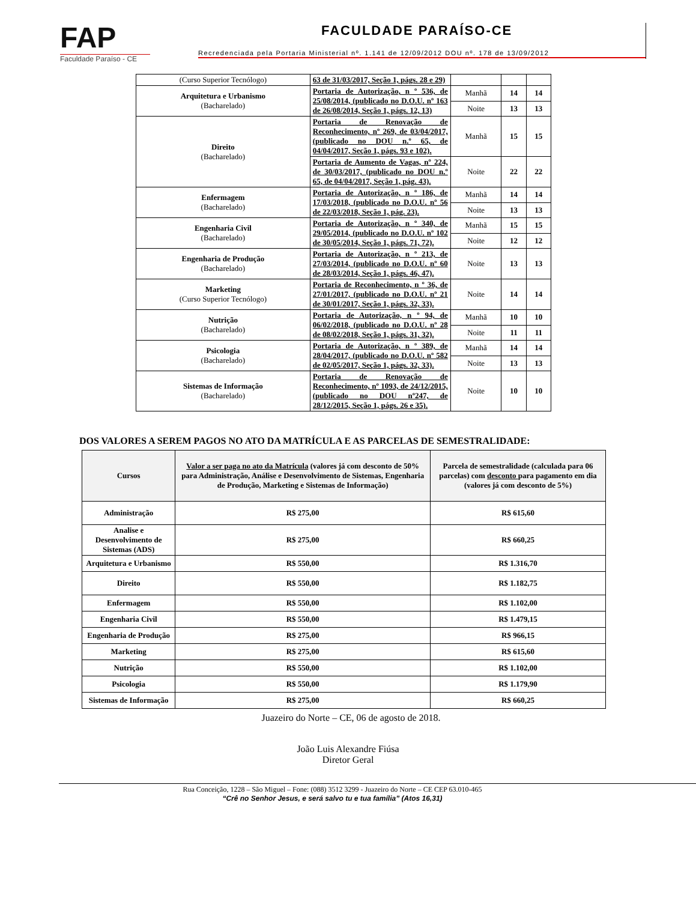FAP
Faculdade Paraíso - CE
FACULDADE PARAÍSO-CE
Recredenciada pela Portaria Ministerial nº. 1.141 de 12/09/2012 DOU nº. 178 de 13/09/2012
| (Curso Superior Tecnólogo) | 63 de 31/03/2017, Seção 1, págs. 28 e 29) | | | |
| Arquitetura e Urbanismo (Bacharelado) | Portaria de Autorização, n º 536, de 25/08/2014, (publicado no D.O.U. nº 163 de 26/08/2014, Seção 1, págs. 12, 13) | Manhã | 14 | 14 |
| | | Noite | 13 | 13 |
| Direito (Bacharelado) | Portaria de Renovação de Reconhecimento, nº 269, de 03/04/2017, (publicado no DOU n.º 65, de 04/04/2017, Seção 1, págs. 93 e 102). | Manhã | 15 | 15 |
| | Portaria de Aumento de Vagas, nº 224, de 30/03/2017, (publicado no DOU n.º 65, de 04/04/2017, Seção 1, pág. 43). | Noite | 22 | 22 |
| Enfermagem (Bacharelado) | Portaria de Autorização, n º 186, de 17/03/2018, (publicado no D.O.U. nº 56 de 22/03/2018, Seção 1, pág. 23). | Manhã | 14 | 14 |
| | | Noite | 13 | 13 |
| Engenharia Civil (Bacharelado) | Portaria de Autorização, n º 340, de 29/05/2014, (publicado no D.O.U. nº 102 de 30/05/2014, Seção 1, págs. 71, 72). | Manhã | 15 | 15 |
| | | Noite | 12 | 12 |
| Engenharia de Produção (Bacharelado) | Portaria de Autorização, n º 213, de 27/03/2014, (publicado no D.O.U. nº 60 de 28/03/2014, Seção 1, págs. 46, 47). | Noite | 13 | 13 |
| Marketing (Curso Superior Tecnólogo) | Portaria de Reconhecimento, n º 36, de 27/01/2017, (publicado no D.O.U. nº 21 de 30/01/2017, Seção 1, págs. 32, 33). | Noite | 14 | 14 |
| Nutrição (Bacharelado) | Portaria de Autorização, n º 94, de 06/02/2018, (publicado no D.O.U. nº 28 de 08/02/2018, Seção 1, págs. 31, 32). | Manhã | 10 | 10 |
| | | Noite | 11 | 11 |
| Psicologia (Bacharelado) | Portaria de Autorização, n º 389, de 28/04/2017, (publicado no D.O.U. nº 582 de 02/05/2017, Seção 1, págs. 32, 33). | Manhã | 14 | 14 |
| | | Noite | 13 | 13 |
| Sistemas de Informação (Bacharelado) | Portaria de Renovação de Reconhecimento, nº 1093, de 24/12/2015, (publicado no DOU nº247, de 28/12/2015, Seção 1, págs. 26 e 35). | Noite | 10 | 10 |
DOS VALORES A SEREM PAGOS NO ATO DA MATRÍCULA E AS PARCELAS DE SEMESTRALIDADE:
| Cursos | Valor a ser paga no ato da Matrícula (valores já com desconto de 50% para Administração, Análise e Desenvolvimento de Sistemas, Engenharia de Produção, Marketing e Sistemas de Informação) | Parcela de semestralidade (calculada para 06 parcelas) com desconto para pagamento em dia (valores já com desconto de 5%) |
| --- | --- | --- |
| Administração | R$ 275,00 | R$ 615,60 |
| Analise e Desenvolvimento de Sistemas (ADS) | R$ 275,00 | R$ 660,25 |
| Arquitetura e Urbanismo | R$ 550,00 | R$ 1.316,70 |
| Direito | R$ 550,00 | R$ 1.182,75 |
| Enfermagem | R$ 550,00 | R$ 1.102,00 |
| Engenharia Civil | R$ 550,00 | R$ 1.479,15 |
| Engenharia de Produção | R$ 275,00 | R$ 966,15 |
| Marketing | R$ 275,00 | R$ 615,60 |
| Nutrição | R$ 550,00 | R$ 1.102,00 |
| Psicologia | R$ 550,00 | R$ 1.179,90 |
| Sistemas de Informação | R$ 275,00 | R$ 660,25 |
Juazeiro do Norte – CE, 06 de agosto de 2018.
João Luis Alexandre Fiúsa
Diretor Geral
Rua Conceição, 1228 – São Miguel – Fone: (088) 3512 3299 - Juazeiro do Norte – CE CEP 63.010-465
“Crê no Senhor Jesus, e será salvo tu e tua família” (Atos 16,31)